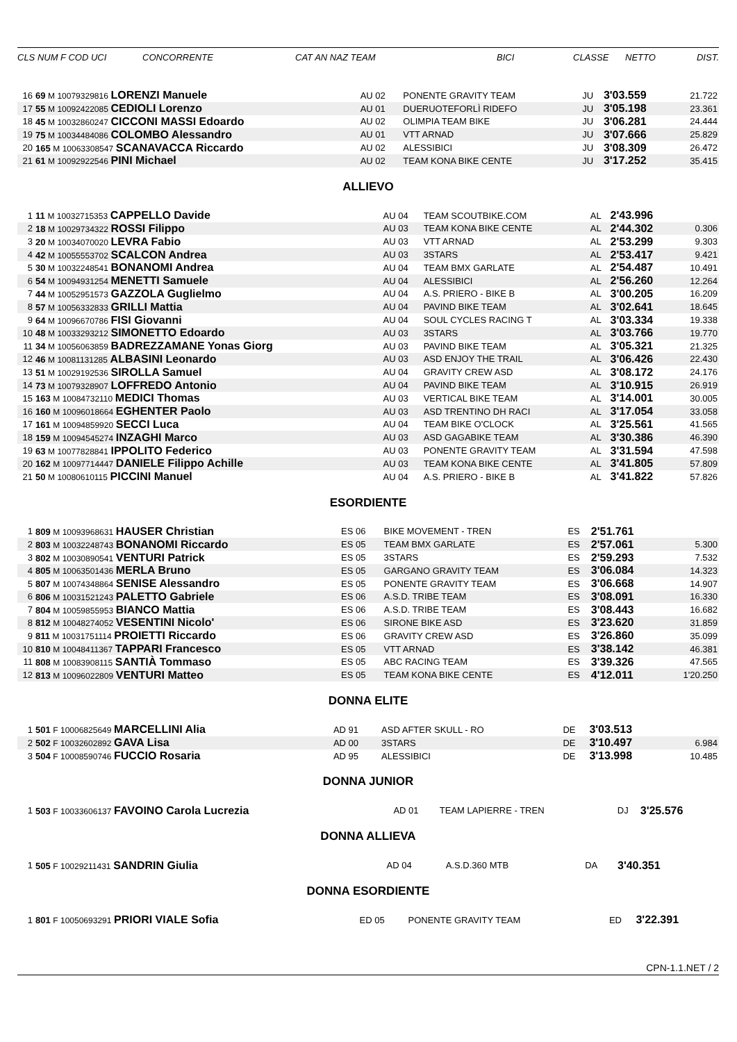CLS NUM F COD UCI CONCORRENTE CAT AN NAZ TEAM BICI CLASSE NETTO DIST.
| 16 | 69 M 10079329816 LORENZI Manuele | AU 02 | PONENTE GRAVITY TEAM | JU | 3'03.559 | 21.722 |
| 17 | 55 M 10092422085 CEDIOLI Lorenzo | AU 01 | DUERUOTEFORLÌ RIDEFO | JU | 3'05.198 | 23.361 |
| 18 | 45 M 10032860247 CICCONI MASSI Edoardo | AU 02 | OLIMPIA TEAM BIKE | JU | 3'06.281 | 24.444 |
| 19 | 75 M 10034484086 COLOMBO Alessandro | AU 01 | VTT ARNAD | JU | 3'07.666 | 25.829 |
| 20 | 165 M 10063308547 SCANAVACCA Riccardo | AU 02 | ALESSIBICI | JU | 3'08.309 | 26.472 |
| 21 | 61 M 10092922546 PINI Michael | AU 02 | TEAM KONA BIKE CENTE | JU | 3'17.252 | 35.415 |
ALLIEVO
| 1 | 11 M 10032715353 CAPPELLO Davide | AU 04 | TEAM SCOUTBIKE.COM | AL | 2'43.996 | |
| 2 | 18 M 10029734322 ROSSI Filippo | AU 03 | TEAM KONA BIKE CENTE | AL | 2'44.302 | 0.306 |
| 3 | 20 M 10034070020 LEVRA Fabio | AU 03 | VTT ARNAD | AL | 2'53.299 | 9.303 |
| 4 | 42 M 10055553702 SCALCON Andrea | AU 03 | 3STARS | AL | 2'53.417 | 9.421 |
| 5 | 30 M 10032248541 BONANOMI Andrea | AU 04 | TEAM BMX GARLATE | AL | 2'54.487 | 10.491 |
| 6 | 54 M 10094931254 MENETTI Samuele | AU 04 | ALESSIBICI | AL | 2'56.260 | 12.264 |
| 7 | 44 M 10052951573 GAZZOLA Guglielmo | AU 04 | A.S. PRIERO - BIKE B | AL | 3'00.205 | 16.209 |
| 8 | 57 M 10056332833 GRILLI Mattia | AU 04 | PAVIND BIKE TEAM | AL | 3'02.641 | 18.645 |
| 9 | 64 M 10096670786 FISI Giovanni | AU 04 | SOUL CYCLES RACING T | AL | 3'03.334 | 19.338 |
| 10 | 48 M 10033293212 SIMONETTO Edoardo | AU 03 | 3STARS | AL | 3'03.766 | 19.770 |
| 11 | 34 M 10056063859 BADREZZAMANE Yonas Giorg | AU 03 | PAVIND BIKE TEAM | AL | 3'05.321 | 21.325 |
| 12 | 46 M 10081131285 ALBASINI Leonardo | AU 03 | ASD ENJOY THE TRAIL | AL | 3'06.426 | 22.430 |
| 13 | 51 M 10029192536 SIROLLA Samuel | AU 04 | GRAVITY CREW ASD | AL | 3'08.172 | 24.176 |
| 14 | 73 M 10079328907 LOFFREDO Antonio | AU 04 | PAVIND BIKE TEAM | AL | 3'10.915 | 26.919 |
| 15 | 163 M 10084732110 MEDICI Thomas | AU 03 | VERTICAL BIKE TEAM | AL | 3'14.001 | 30.005 |
| 16 | 160 M 10096018664 EGHENTER Paolo | AU 03 | ASD TRENTINO DH RACI | AL | 3'17.054 | 33.058 |
| 17 | 161 M 10094859920 SECCI Luca | AU 04 | TEAM BIKE O'CLOCK | AL | 3'25.561 | 41.565 |
| 18 | 159 M 10094545274 INZAGHI Marco | AU 03 | ASD GAGABIKE TEAM | AL | 3'30.386 | 46.390 |
| 19 | 63 M 10077828841 IPPOLITO Federico | AU 03 | PONENTE GRAVITY TEAM | AL | 3'31.594 | 47.598 |
| 20 | 162 M 10097714447 DANIELE Filippo Achille | AU 03 | TEAM KONA BIKE CENTE | AL | 3'41.805 | 57.809 |
| 21 | 50 M 10080610115 PICCINI Manuel | AU 04 | A.S. PRIERO - BIKE B | AL | 3'41.822 | 57.826 |
ESORDIENTE
| 1 | 809 M 10093968631 HAUSER Christian | ES 06 | BIKE MOVEMENT - TREN | ES | 2'51.761 | |
| 2 | 803 M 10032248743 BONANOMI Riccardo | ES 05 | TEAM BMX GARLATE | ES | 2'57.061 | 5.300 |
| 3 | 802 M 10030890541 VENTURI Patrick | ES 05 | 3STARS | ES | 2'59.293 | 7.532 |
| 4 | 805 M 10063501436 MERLA Bruno | ES 05 | GARGANO GRAVITY TEAM | ES | 3'06.084 | 14.323 |
| 5 | 807 M 10074348864 SENISE Alessandro | ES 05 | PONENTE GRAVITY TEAM | ES | 3'06.668 | 14.907 |
| 6 | 806 M 10031521243 PALETTO Gabriele | ES 06 | A.S.D. TRIBE TEAM | ES | 3'08.091 | 16.330 |
| 7 | 804 M 10059855953 BIANCO Mattia | ES 06 | A.S.D. TRIBE TEAM | ES | 3'08.443 | 16.682 |
| 8 | 812 M 10048274052 VESENTINI Nicolo' | ES 06 | SIRONE BIKE ASD | ES | 3'23.620 | 31.859 |
| 9 | 811 M 10031751114 PROIETTI Riccardo | ES 06 | GRAVITY CREW ASD | ES | 3'26.860 | 35.099 |
| 10 | 810 M 10048411367 TAPPARI Francesco | ES 05 | VTT ARNAD | ES | 3'38.142 | 46.381 |
| 11 | 808 M 10083908115 SANTIÀ Tommaso | ES 05 | ABC RACING TEAM | ES | 3'39.326 | 47.565 |
| 12 | 813 M 10096022809 VENTURI Matteo | ES 05 | TEAM KONA BIKE CENTE | ES | 4'12.011 | 1'20.250 |
DONNA ELITE
| 1 | 501 F 10006825649 MARCELLINI Alia | AD 91 | ASD AFTER SKULL - RO | DE | 3'03.513 | |
| 2 | 502 F 10032602892 GAVA Lisa | AD 00 | 3STARS | DE | 3'10.497 | 6.984 |
| 3 | 504 F 10008590746 FUCCIO Rosaria | AD 95 | ALESSIBICI | DE | 3'13.998 | 10.485 |
DONNA JUNIOR
| 1 | 503 F 10033606137 FAVOINO Carola Lucrezia | AD 01 | TEAM LAPIERRE - TREN | DJ | 3'25.576 | |
DONNA ALLIEVA
| 1 | 505 F 10029211431 SANDRIN Giulia | AD 04 | A.S.D.360 MTB | DA | 3'40.351 | |
DONNA ESORDIENTE
| 1 | 801 F 10050693291 PRIORI VIALE Sofia | ED 05 | PONENTE GRAVITY TEAM | ED | 3'22.391 | |
CPN-1.1.NET / 2